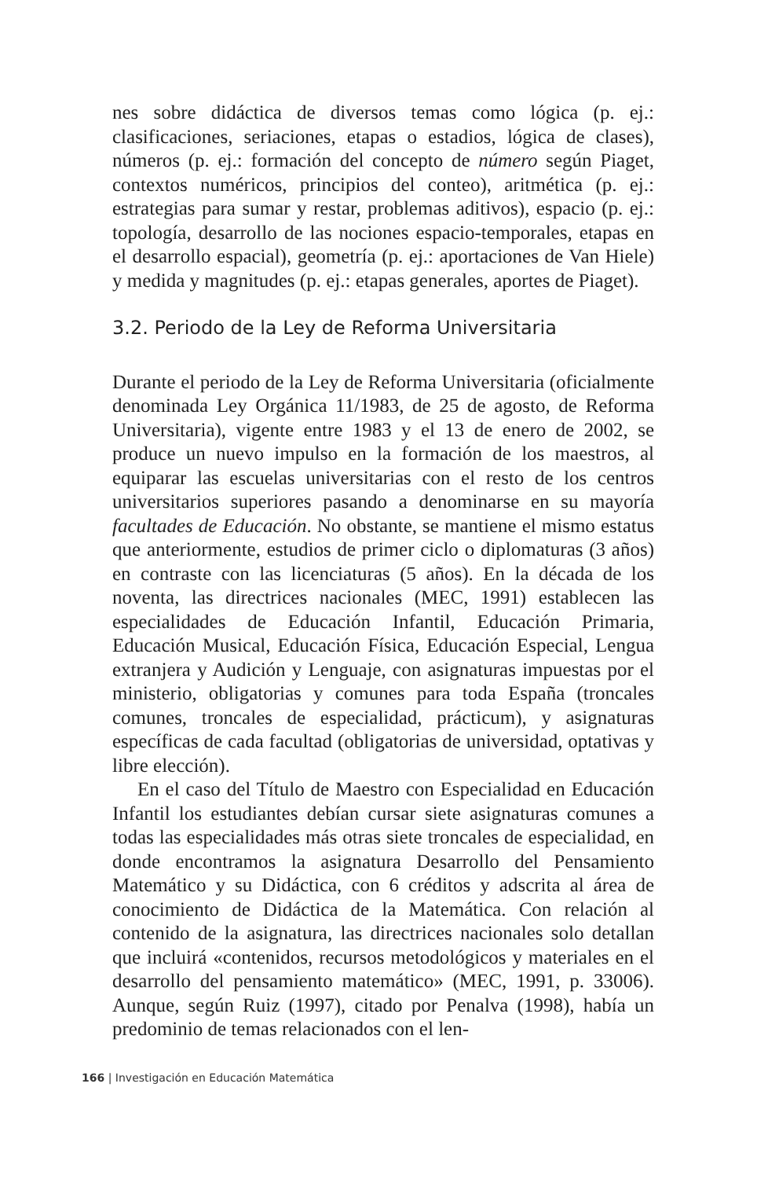nes sobre didáctica de diversos temas como lógica (p. ej.: clasificaciones, seriaciones, etapas o estadios, lógica de clases), números (p. ej.: formación del concepto de número según Piaget, contextos numéricos, principios del conteo), aritmética (p. ej.: estrategias para sumar y restar, problemas aditivos), espacio (p. ej.: topología, desarrollo de las nociones espacio-temporales, etapas en el desarrollo espacial), geometría (p. ej.: aportaciones de Van Hiele) y medida y magnitudes (p. ej.: etapas generales, aportes de Piaget).
3.2. Periodo de la Ley de Reforma Universitaria
Durante el periodo de la Ley de Reforma Universitaria (oficialmente denominada Ley Orgánica 11/1983, de 25 de agosto, de Reforma Universitaria), vigente entre 1983 y el 13 de enero de 2002, se produce un nuevo impulso en la formación de los maestros, al equiparar las escuelas universitarias con el resto de los centros universitarios superiores pasando a denominarse en su mayoría facultades de Educación. No obstante, se mantiene el mismo estatus que anteriormente, estudios de primer ciclo o diplomaturas (3 años) en contraste con las licenciaturas (5 años). En la década de los noventa, las directrices nacionales (MEC, 1991) establecen las especialidades de Educación Infantil, Educación Primaria, Educación Musical, Educación Física, Educación Especial, Lengua extranjera y Audición y Lenguaje, con asignaturas impuestas por el ministerio, obligatorias y comunes para toda España (troncales comunes, troncales de especialidad, prácticum), y asignaturas específicas de cada facultad (obligatorias de universidad, optativas y libre elección).
En el caso del Título de Maestro con Especialidad en Educación Infantil los estudiantes debían cursar siete asignaturas comunes a todas las especialidades más otras siete troncales de especialidad, en donde encontramos la asignatura Desarrollo del Pensamiento Matemático y su Didáctica, con 6 créditos y adscrita al área de conocimiento de Didáctica de la Matemática. Con relación al contenido de la asignatura, las directrices nacionales solo detallan que incluirá «contenidos, recursos metodológicos y materiales en el desarrollo del pensamiento matemático» (MEC, 1991, p. 33006). Aunque, según Ruiz (1997), citado por Penalva (1998), había un predominio de temas relacionados con el len-
166 | Investigación en Educación Matemática